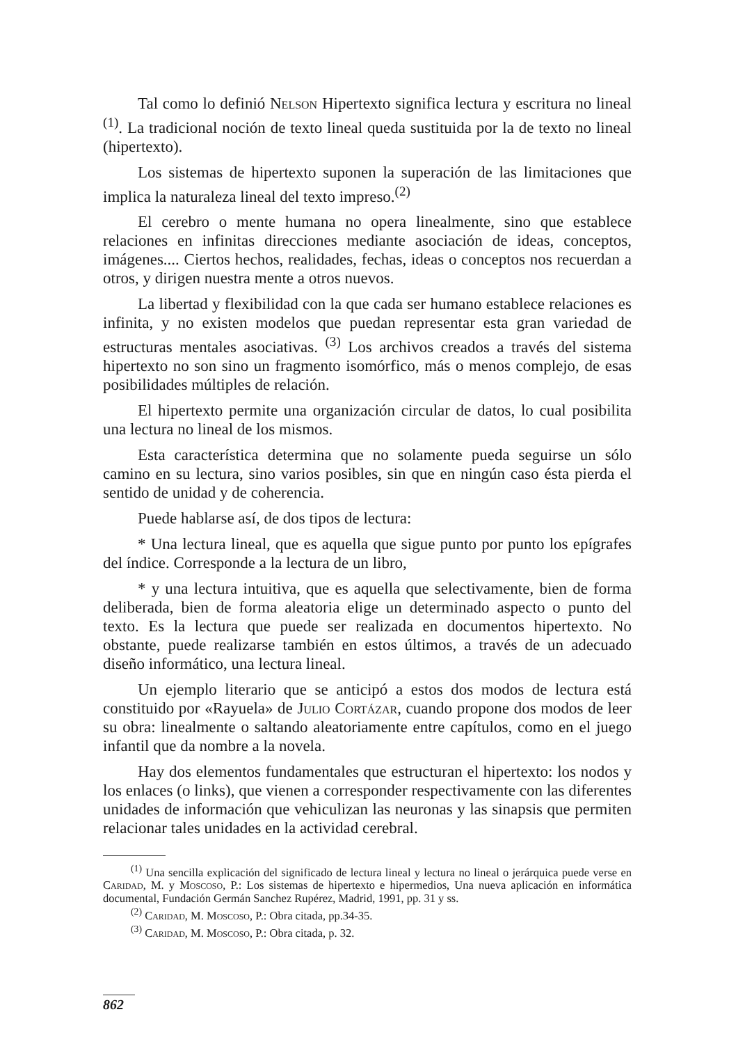Tal como lo definió Nelson Hipertexto significa lectura y escritura no lineal <sup>(1)</sup>. La tradicional noción de texto lineal queda sustituida por la de texto no lineal (hipertexto).
Los sistemas de hipertexto suponen la superación de las limitaciones que implica la naturaleza lineal del texto impreso.<sup>(2)</sup>
El cerebro o mente humana no opera linealmente, sino que establece relaciones en infinitas direcciones mediante asociación de ideas, conceptos, imágenes.... Ciertos hechos, realidades, fechas, ideas o conceptos nos recuerdan a otros, y dirigen nuestra mente a otros nuevos.
La libertad y flexibilidad con la que cada ser humano establece relaciones es infinita, y no existen modelos que puedan representar esta gran variedad de estructuras mentales asociativas. <sup>(3)</sup> Los archivos creados a través del sistema hipertexto no son sino un fragmento isomórfico, más o menos complejo, de esas posibilidades múltiples de relación.
El hipertexto permite una organización circular de datos, lo cual posibilita una lectura no lineal de los mismos.
Esta característica determina que no solamente pueda seguirse un sólo camino en su lectura, sino varios posibles, sin que en ningún caso ésta pierda el sentido de unidad y de coherencia.
Puede hablarse así, de dos tipos de lectura:
* Una lectura lineal, que es aquella que sigue punto por punto los epígrafes del índice. Corresponde a la lectura de un libro,
* y una lectura intuitiva, que es aquella que selectivamente, bien de forma deliberada, bien de forma aleatoria elige un determinado aspecto o punto del texto. Es la lectura que puede ser realizada en documentos hipertexto. No obstante, puede realizarse también en estos últimos, a través de un adecuado diseño informático, una lectura lineal.
Un ejemplo literario que se anticipó a estos dos modos de lectura está constituido por «Rayuela» de Julio Cortázar, cuando propone dos modos de leer su obra: linealmente o saltando aleatoriamente entre capítulos, como en el juego infantil que da nombre a la novela.
Hay dos elementos fundamentales que estructuran el hipertexto: los nodos y los enlaces (o links), que vienen a corresponder respectivamente con las diferentes unidades de información que vehiculizan las neuronas y las sinapsis que permiten relacionar tales unidades en la actividad cerebral.
<sup>(1)</sup> Una sencilla explicación del significado de lectura lineal y lectura no lineal o jerárquica puede verse en Caridad, M. y Moscoso, P.: Los sistemas de hipertexto e hipermedios, Una nueva aplicación en informática documental, Fundación Germán Sanchez Rupérez, Madrid, 1991, pp. 31 y ss.
<sup>(2)</sup> Caridad, M. Moscoso, P.: Obra citada, pp.34-35.
<sup>(3)</sup> Caridad, M. Moscoso, P.: Obra citada, p. 32.
862